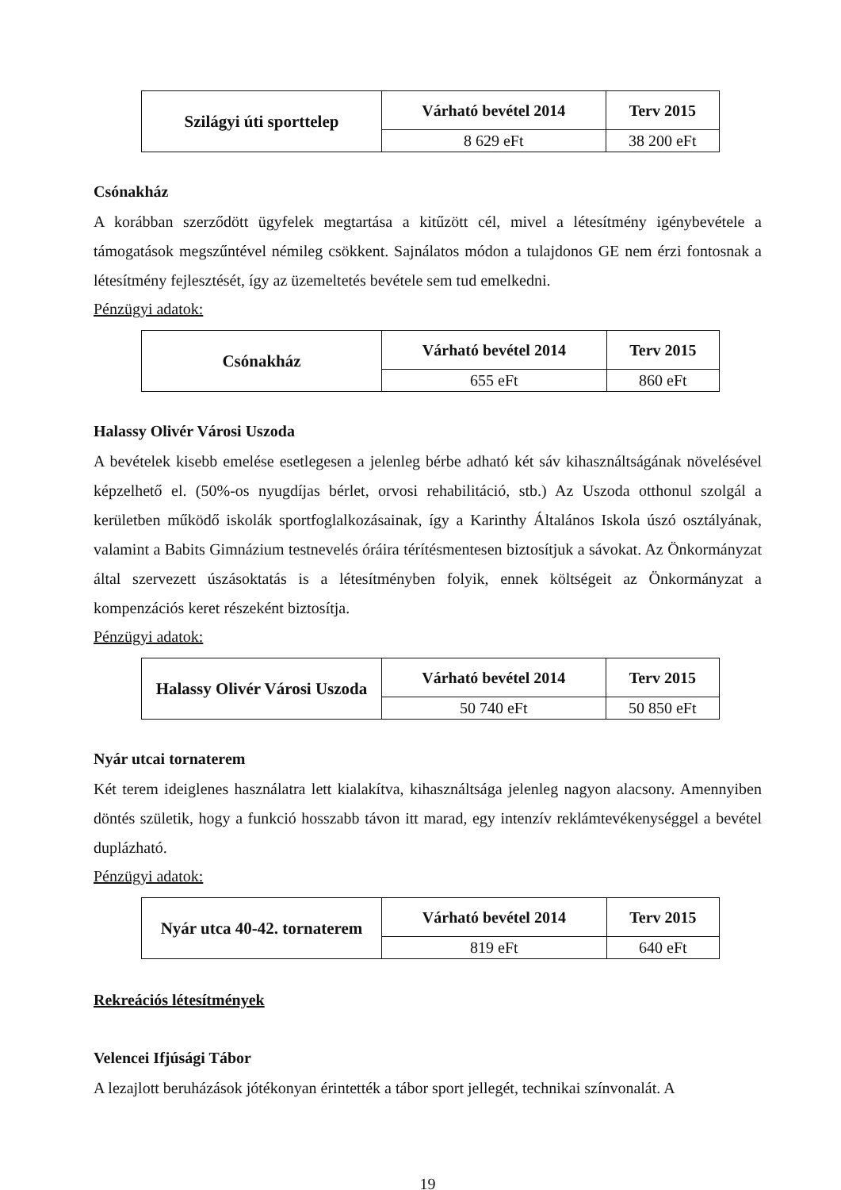| Szilágyi úti sporttelep | Várható bevétel 2014 | Terv 2015 |
| | 8 629 eFt | 38 200 eFt |
Csónakház
A korábban szerződött ügyfelek megtartása a kitűzött cél, mivel a létesítmény igénybevétele a támogatások megszűntével némileg csökkent. Sajnálatos módon a tulajdonos GE nem érzi fontosnak a létesítmény fejlesztését, így az üzemeltetés bevétele sem tud emelkedni.
Pénzügyi adatok:
| Csónakház | Várható bevétel 2014 | Terv 2015 |
| | 655 eFt | 860 eFt |
Halassy Olivér Városi Uszoda
A bevételek kisebb emelése esetlegesen a jelenleg bérbe adható két sáv kihasználtságának növelésével képzelhető el. (50%-os nyugdíjas bérlet, orvosi rehabilitáció, stb.) Az Uszoda otthonul szolgál a kerületben működő iskolák sportfoglalkozásainak, így a Karinthy Általános Iskola úszó osztályának, valamint a Babits Gimnázium testnevelés óráira térítésmentesen biztosítjuk a sávokat. Az Önkormányzat által szervezett úszásoktatás is a létesítményben folyik, ennek költségeit az Önkormányzat a kompenzációs keret részeként biztosítja.
Pénzügyi adatok:
| Halassy Olivér Városi Uszoda | Várható bevétel 2014 | Terv 2015 |
| | 50 740 eFt | 50 850 eFt |
Nyár utcai tornaterem
Két terem ideiglenes használatra lett kialakítva, kihasználtsága jelenleg nagyon alacsony. Amennyiben döntés születik, hogy a funkció hosszabb távon itt marad, egy intenzív reklámtevékenységgel a bevétel duplázható.
Pénzügyi adatok:
| Nyár utca 40-42. tornaterem | Várható bevétel 2014 | Terv 2015 |
| | 819 eFt | 640 eFt |
Rekreációs létesítmények
Velencei Ifjúsági Tábor
A lezajlott beruházások jótékonyan érintették a tábor sport jellegét, technikai színvonalát. A
19